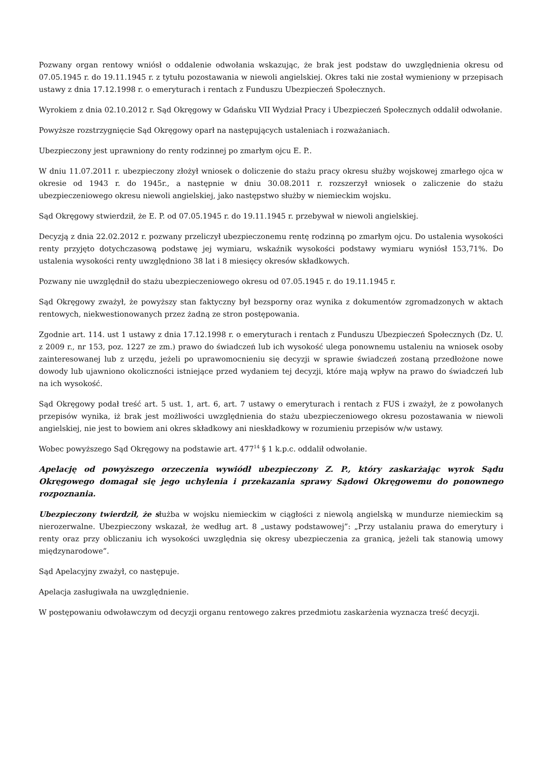Pozwany organ rentowy wniósł o oddalenie odwołania wskazując, że brak jest podstaw do uwzględnienia okresu od 07.05.1945 r. do 19.11.1945 r. z tytułu pozostawania w niewoli angielskiej. Okres taki nie został wymieniony w przepisach ustawy z dnia 17.12.1998 r. o emeryturach i rentach z Funduszu Ubezpieczeń Społecznych.
Wyrokiem z dnia 02.10.2012 r. Sąd Okręgowy w Gdańsku VII Wydział Pracy i Ubezpieczeń Społecznych oddalił odwołanie.
Powyższe rozstrzygnięcie Sąd Okręgowy oparł na następujących ustaleniach i rozważaniach.
Ubezpieczony jest uprawniony do renty rodzinnej po zmarłym ojcu E. P..
W dniu 11.07.2011 r. ubezpieczony złożył wniosek o doliczenie do stażu pracy okresu służby wojskowej zmarłego ojca w okresie od 1943 r. do 1945r., a następnie w dniu 30.08.2011 r. rozszerzył wniosek o zaliczenie do stażu ubezpieczeniowego okresu niewoli angielskiej, jako następstwo służby w niemieckim wojsku.
Sąd Okręgowy stwierdził, że E. P. od 07.05.1945 r. do 19.11.1945 r. przebywał w niewoli angielskiej.
Decyzją z dnia 22.02.2012 r. pozwany przeliczył ubezpieczonemu rentę rodzinną po zmarłym ojcu. Do ustalenia wysokości renty przyjęto dotychczasową podstawę jej wymiaru, wskaźnik wysokości podstawy wymiaru wyniósł 153,71%. Do ustalenia wysokości renty uwzględniono 38 lat i 8 miesięcy okresów składkowych.
Pozwany nie uwzględnił do stażu ubezpieczeniowego okresu od 07.05.1945 r. do 19.11.1945 r.
Sąd Okręgowy zważył, że powyższy stan faktyczny był bezsporny oraz wynika z dokumentów zgromadzonych w aktach rentowych, niekwestionowanych przez żadną ze stron postępowania.
Zgodnie art. 114. ust 1 ustawy z dnia 17.12.1998 r. o emeryturach i rentach z Funduszu Ubezpieczeń Społecznych (Dz. U. z 2009 r., nr 153, poz. 1227 ze zm.) prawo do świadczeń lub ich wysokość ulega ponownemu ustaleniu na wniosek osoby zainteresowanej lub z urzędu, jeżeli po uprawomocnieniu się decyzji w sprawie świadczeń zostaną przedłożone nowe dowody lub ujawniono okoliczności istniejące przed wydaniem tej decyzji, które mają wpływ na prawo do świadczeń lub na ich wysokość.
Sąd Okręgowy podał treść art. 5 ust. 1, art. 6, art. 7 ustawy o emeryturach i rentach z FUS i zważył, że z powołanych przepisów wynika, iż brak jest możliwości uwzględnienia do stażu ubezpieczeniowego okresu pozostawania w niewoli angielskiej, nie jest to bowiem ani okres składkowy ani nieskładkowy w rozumieniu przepisów w/w ustawy.
Wobec powyższego Sąd Okręgowy na podstawie art. 477<sup>14</sup> § 1 k.p.c. oddalił odwołanie.
Apelację od powyższego orzeczenia wywiódł ubezpieczony Z. P., który zaskarżając wyrok Sądu Okręgowego domagał się jego uchylenia i przekazania sprawy Sądowi Okręgowemu do ponownego rozpoznania.
Ubezpieczony twierdził, że służba w wojsku niemieckim w ciągłości z niewolą angielską w mundurze niemieckim są nierozerwalne. Ubezpieczony wskazał, że według art. 8 „ustawy podstawowej”: „Przy ustalaniu prawa do emerytury i renty oraz przy obliczaniu ich wysokości uwzględnia się okresy ubezpieczenia za granicą, jeżeli tak stanowią umowy międzynarodowe”.
Sąd Apelacyjny zważył, co następuje.
Apelacja zasługiwała na uwzględnienie.
W postępowaniu odwoławczym od decyzji organu rentowego zakres przedmiotu zaskarżenia wyznacza treść decyzji.